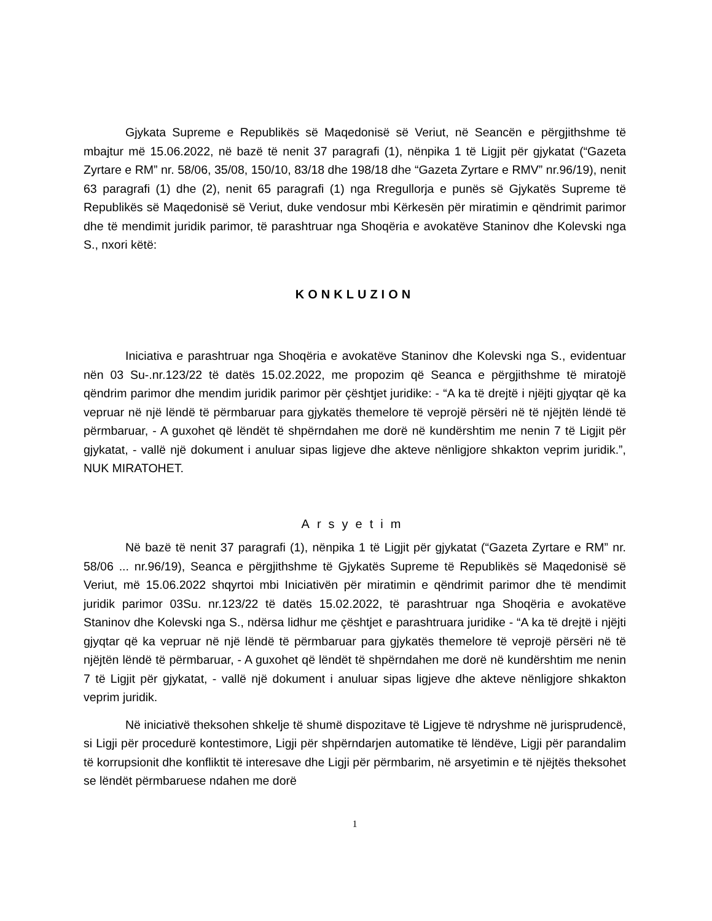Gjykata Supreme e Republikës së Maqedonisë së Veriut, në Seancën e përgjithshme të mbajtur më 15.06.2022, në bazë të nenit 37 paragrafi (1), nënpika 1 të Ligjit për gjykatat (“Gazeta Zyrtare e RM” nr. 58/06, 35/08, 150/10, 83/18 dhe 198/18 dhe “Gazeta Zyrtare e RMV” nr.96/19), nenit 63 paragrafi (1) dhe (2), nenit 65 paragrafi (1) nga Rregullorja e punës së Gjykatës Supreme të Republikës së Maqedonisë së Veriut, duke vendosur mbi Kërkesën për miratimin e qëndrimit parimor dhe të mendimit juridik parimor, të parashtruar nga Shoqëria e avokatëve Staninov dhe Kolevski nga S., nxori këtë:
KONKLUZION
Iniciativa e parashtruar nga Shoqëria e avokatëve Staninov dhe Kolevski nga S., evidentuar nën 03 Su-.nr.123/22 të datës 15.02.2022, me propozim që Seanca e përgjithshme të miratojë qëndrim parimor dhe mendim juridik parimor për çështjet juridike: - “A ka të drejtë i njëjti gjyqtar që ka vepruar në një lëndë të përmbaruar para gjykatës themelore të veprojë përsëri në të njëjtën lëndë të përmbaruar, - A guxohet që lëndët të shpërndahen me dorë në kundërshtim me nenin 7 të Ligjit për gjykatat, - vallë një dokument i anuluar sipas ligjeve dhe akteve nënligjore shkakton veprim juridik.”, NUK MIRATOHET.
Arsyetim
Në bazë të nenit 37 paragrafi (1), nënpika 1 të Ligjit për gjykatat (“Gazeta Zyrtare e RM” nr. 58/06 ... nr.96/19), Seanca e përgjithshme të Gjykatës Supreme të Republikës së Maqedonisë së Veriut, më 15.06.2022 shqyrtoi mbi Iniciativën për miratimin e qëndrimit parimor dhe të mendimit juridik parimor 03Su. nr.123/22 të datës 15.02.2022, të parashtruar nga Shoqëria e avokatëve Staninov dhe Kolevski nga S., ndërsa lidhur me çështjet e parashtruara juridike - “A ka të drejtë i njëjti gjyqtar që ka vepruar në një lëndë të përmbaruar para gjykatës themelore të veprojë përsëri në të njëjtën lëndë të përmbaruar, - A guxohet që lëndët të shpërndahen me dorë në kundërshtim me nenin 7 të Ligjit për gjykatat, - vallë një dokument i anuluar sipas ligjeve dhe akteve nënligjore shkakton veprim juridik.
Në iniciativë theksohen shkelje të shumë dispozitave të Ligjeve të ndryshme në jurisprudencë, si Ligji për procedurë kontestimore, Ligji për shpërndarjen automatike të lëndëve, Ligji për parandalim të korrupsionit dhe konfliktit të interesave dhe Ligji për përmbarim, në arsyetimin e të njëjtës theksohet se lëndët përmbaruese ndahen me dorë
1